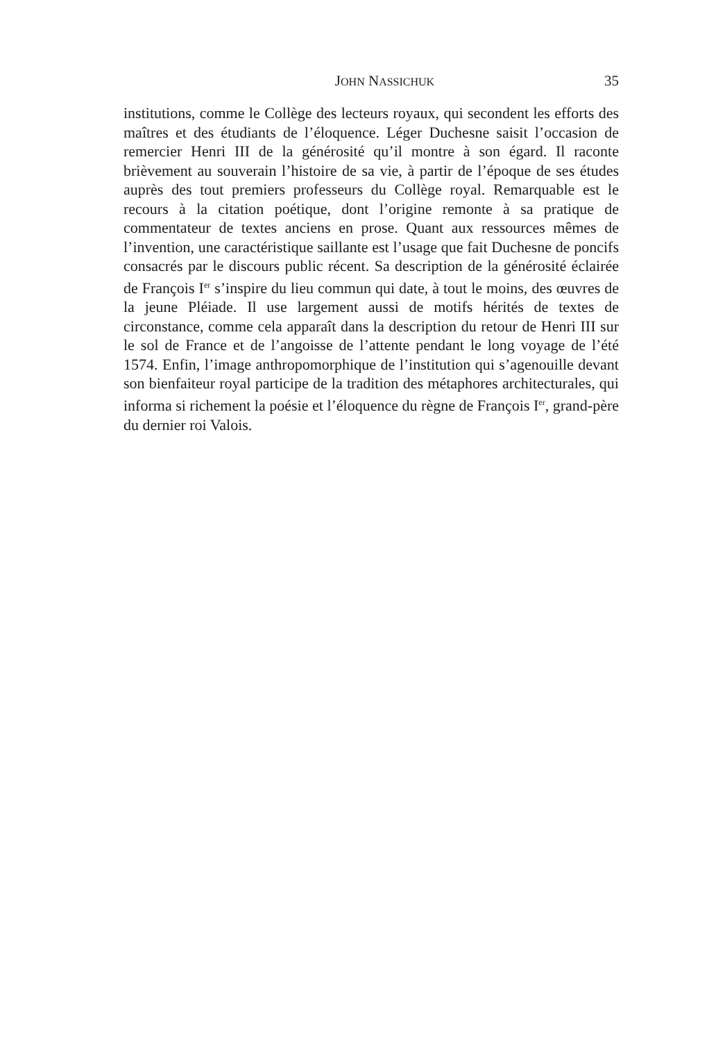JOHN NASSICHUK 35
institutions, comme le Collège des lecteurs royaux, qui secondent les efforts des maîtres et des étudiants de l’éloquence. Léger Duchesne saisit l’occasion de remercier Henri III de la générosité qu’il montre à son égard. Il raconte brièvement au souverain l’histoire de sa vie, à partir de l’époque de ses études auprès des tout premiers professeurs du Collège royal. Remarquable est le recours à la citation poétique, dont l’origine remonte à sa pratique de commentateur de textes anciens en prose. Quant aux ressources mêmes de l’invention, une caractéristique saillante est l’usage que fait Duchesne de poncifs consacrés par le discours public récent. Sa description de la générosité éclairée de François I<sup>er</sup> s’inspire du lieu commun qui date, à tout le moins, des œuvres de la jeune Pléiade. Il use largement aussi de motifs hérités de textes de circonstance, comme cela apparaît dans la description du retour de Henri III sur le sol de France et de l’angoisse de l’attente pendant le long voyage de l’été 1574. Enfin, l’image anthropomorphique de l’institution qui s’agenouille devant son bienfaiteur royal participe de la tradition des métaphores architecturales, qui informa si richement la poésie et l’éloquence du règne de François I<sup>er</sup>, grand-père du dernier roi Valois.